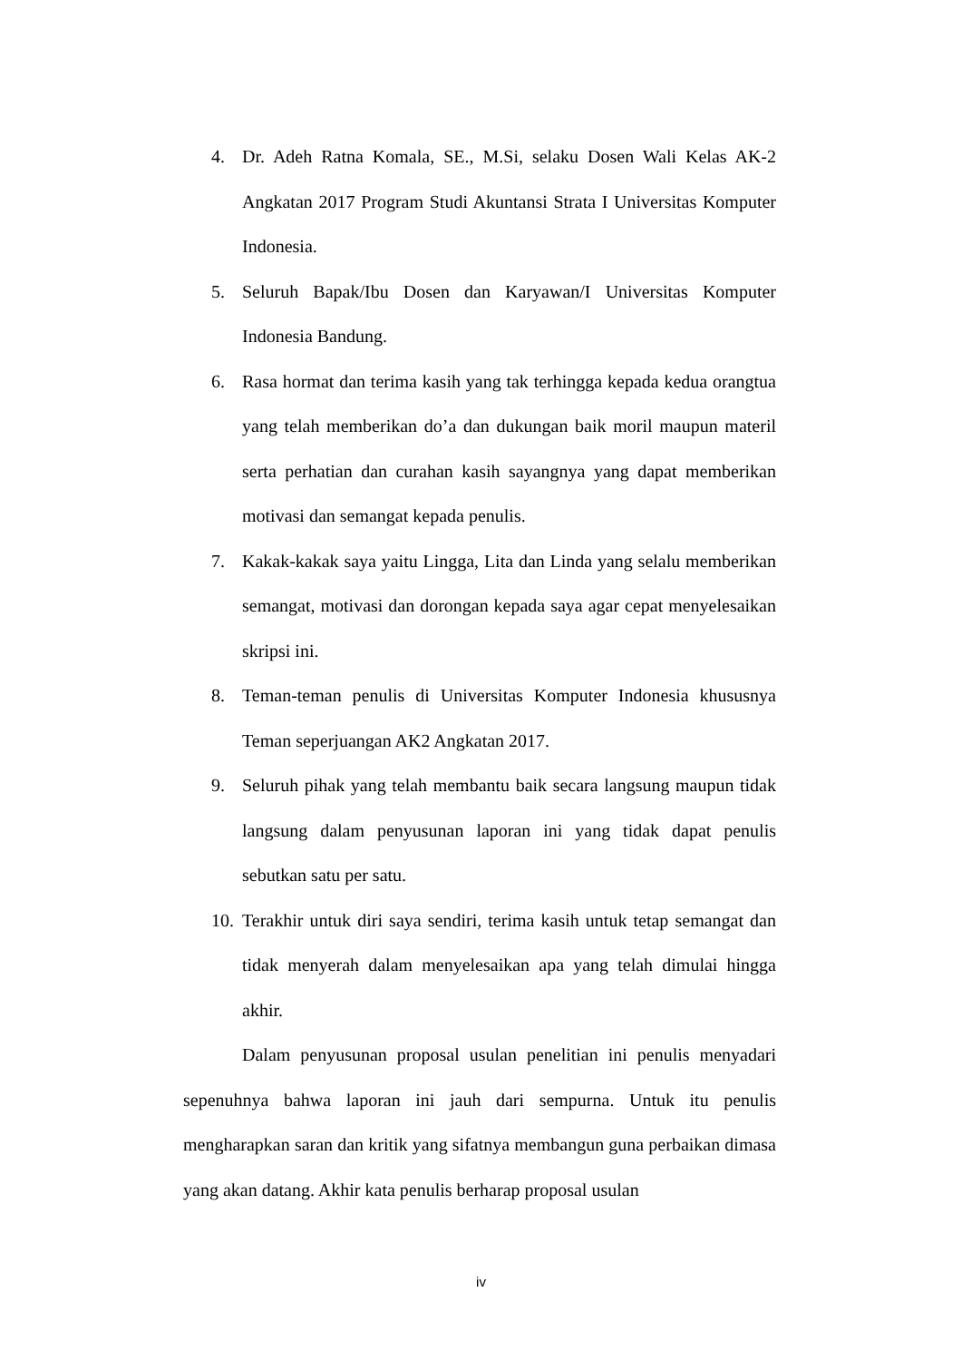4. Dr. Adeh Ratna Komala, SE., M.Si, selaku Dosen Wali Kelas AK-2 Angkatan 2017 Program Studi Akuntansi Strata I Universitas Komputer Indonesia.
5. Seluruh Bapak/Ibu Dosen dan Karyawan/I Universitas Komputer Indonesia Bandung.
6. Rasa hormat dan terima kasih yang tak terhingga kepada kedua orangtua yang telah memberikan do’a dan dukungan baik moril maupun materil serta perhatian dan curahan kasih sayangnya yang dapat memberikan motivasi dan semangat kepada penulis.
7. Kakak-kakak saya yaitu Lingga, Lita dan Linda yang selalu memberikan semangat, motivasi dan dorongan kepada saya agar cepat menyelesaikan skripsi ini.
8. Teman-teman penulis di Universitas Komputer Indonesia khususnya Teman seperjuangan AK2 Angkatan 2017.
9. Seluruh pihak yang telah membantu baik secara langsung maupun tidak langsung dalam penyusunan laporan ini yang tidak dapat penulis sebutkan satu per satu.
10. Terakhir untuk diri saya sendiri, terima kasih untuk tetap semangat dan tidak menyerah dalam menyelesaikan apa yang telah dimulai hingga akhir.
Dalam penyusunan proposal usulan penelitian ini penulis menyadari sepenuhnya bahwa laporan ini jauh dari sempurna. Untuk itu penulis mengharapkan saran dan kritik yang sifatnya membangun guna perbaikan dimasa yang akan datang. Akhir kata penulis berharap proposal usulan
iv